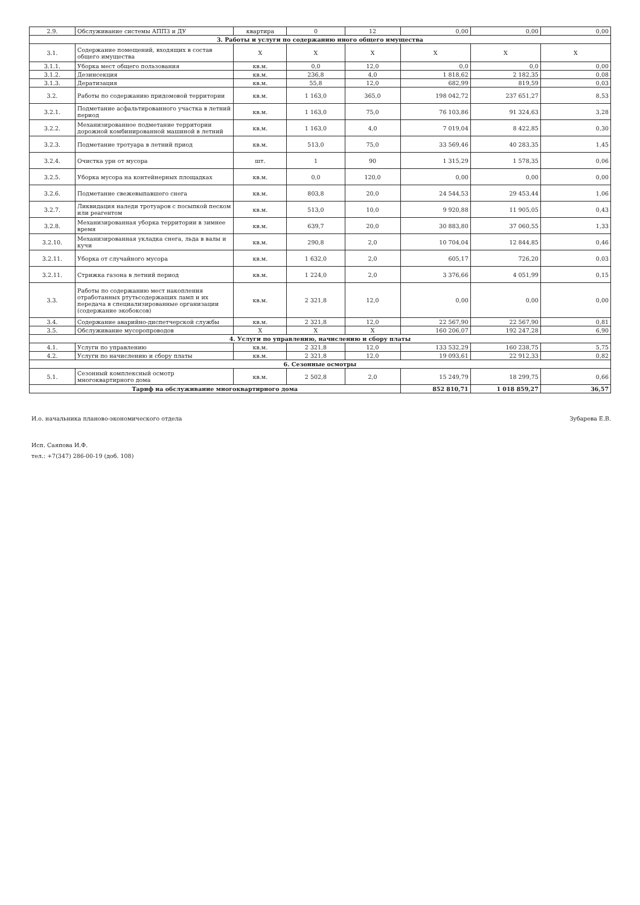| 2.9. | Обслуживание системы АППЗ и ДУ | квартира | 0 | 12 | 0,00 | 0,00 | 0,00 |
| 3. Работы и услуги по содержанию иного общего имущества | | | | | | | |
| 3.1. | Содержание помещений, входящих в состав общего имущества | Х | Х | Х | Х | Х | Х |
| 3.1.1. | Уборка мест общего пользования | кв.м. | 0,0 | 12,0 | 0,0 | 0,0 | 0,00 |
| 3.1.2. | Дезинсекция | кв.м. | 236,8 | 4,0 | 1 818,62 | 2 182,35 | 0,08 |
| 3.1.3. | Дератизация | кв.м. | 55,8 | 12,0 | 682,99 | 819,59 | 0,03 |
| 3.2. | Работы по содержанию придомовой территории | кв.м. | 1 163,0 | 365,0 | 198 042,72 | 237 651,27 | 8,53 |
| 3.2.1. | Подметание асфальтированного участка в летний период | кв.м. | 1 163,0 | 75,0 | 76 103,86 | 91 324,63 | 3,28 |
| 3.2.2. | Механизированное подметание территории дорожной комбинированной машиной в летний | кв.м. | 1 163,0 | 4,0 | 7 019,04 | 8 422,85 | 0,30 |
| 3.2.3. | Подметание тротуара в летний приод | кв.м. | 513,0 | 75,0 | 33 569,46 | 40 283,35 | 1,45 |
| 3.2.4. | Очистка урн от мусора | шт. | 1 | 90 | 1 315,29 | 1 578,35 | 0,06 |
| 3.2.5. | Уборка мусора на контейнерных площадках | кв.м. | 0,0 | 120,0 | 0,00 | 0,00 | 0,00 |
| 3.2.6. | Подметание свежевыпавшего снега | кв.м. | 803,8 | 20,0 | 24 544,53 | 29 453,44 | 1,06 |
| 3.2.7. | Ликвидация наледи тротуаров с посыпкой песком или реагентом | кв.м. | 513,0 | 10,0 | 9 920,88 | 11 905,05 | 0,43 |
| 3.2.8. | Механизированная уборка территории в зимнее время | кв.м. | 639,7 | 20,0 | 30 883,80 | 37 060,55 | 1,33 |
| 3.2.10. | Механизированная укладка снега, льда в валы и кучи | кв.м. | 290,8 | 2,0 | 10 704,04 | 12 844,85 | 0,46 |
| 3.2.11. | Уборка от случайного мусора | кв.м. | 1 632,0 | 2,0 | 605,17 | 726,20 | 0,03 |
| 3.2.11. | Стрижка газона в летний период | кв.м. | 1 224,0 | 2,0 | 3 376,66 | 4 051,99 | 0,15 |
| 3.3. | Работы по содержанию мест накопления отработанных ртутьсодержащих ламп и их передача в специализированные организации (содержание экобоксов) | кв.м. | 2 321,8 | 12,0 | 0,00 | 0,00 | 0,00 |
| 3.4. | Содержание аварийно-диспетчерской службы | кв.м. | 2 321,8 | 12,0 | 22 567,90 | 22 567,90 | 0,81 |
| 3.5. | Обслуживание мусоропроводов | Х | Х | Х | 160 206,07 | 192 247,28 | 6,90 |
| 4. Услуги по управлению, начислению и сбору платы | | | | | | | |
| 4.1. | Услуги по управлению | кв.м. | 2 321,8 | 12,0 | 133 532,29 | 160 238,75 | 5,75 |
| 4.2. | Услуги по начислению и сбору платы | кв.м. | 2 321,8 | 12,0 | 19 093,61 | 22 912,33 | 0,82 |
| 6. Сезонные осмотры | | | | | | | |
| 5.1. | Сезонный комплексный осмотр многоквартирного дома | кв.м. | 2 502,8 | 2,0 | 15 249,79 | 18 299,75 | 0,66 |
| Тариф на обслуживание многоквартирного дома | | | | | 852 810,71 | 1 018 859,27 | 36,57 |
И.о. начальника планово-экономического отдела Зубарева Е.В.
Исп. Саяпова И.Ф.
тел.: +7(347) 286-00-19 (доб. 108)